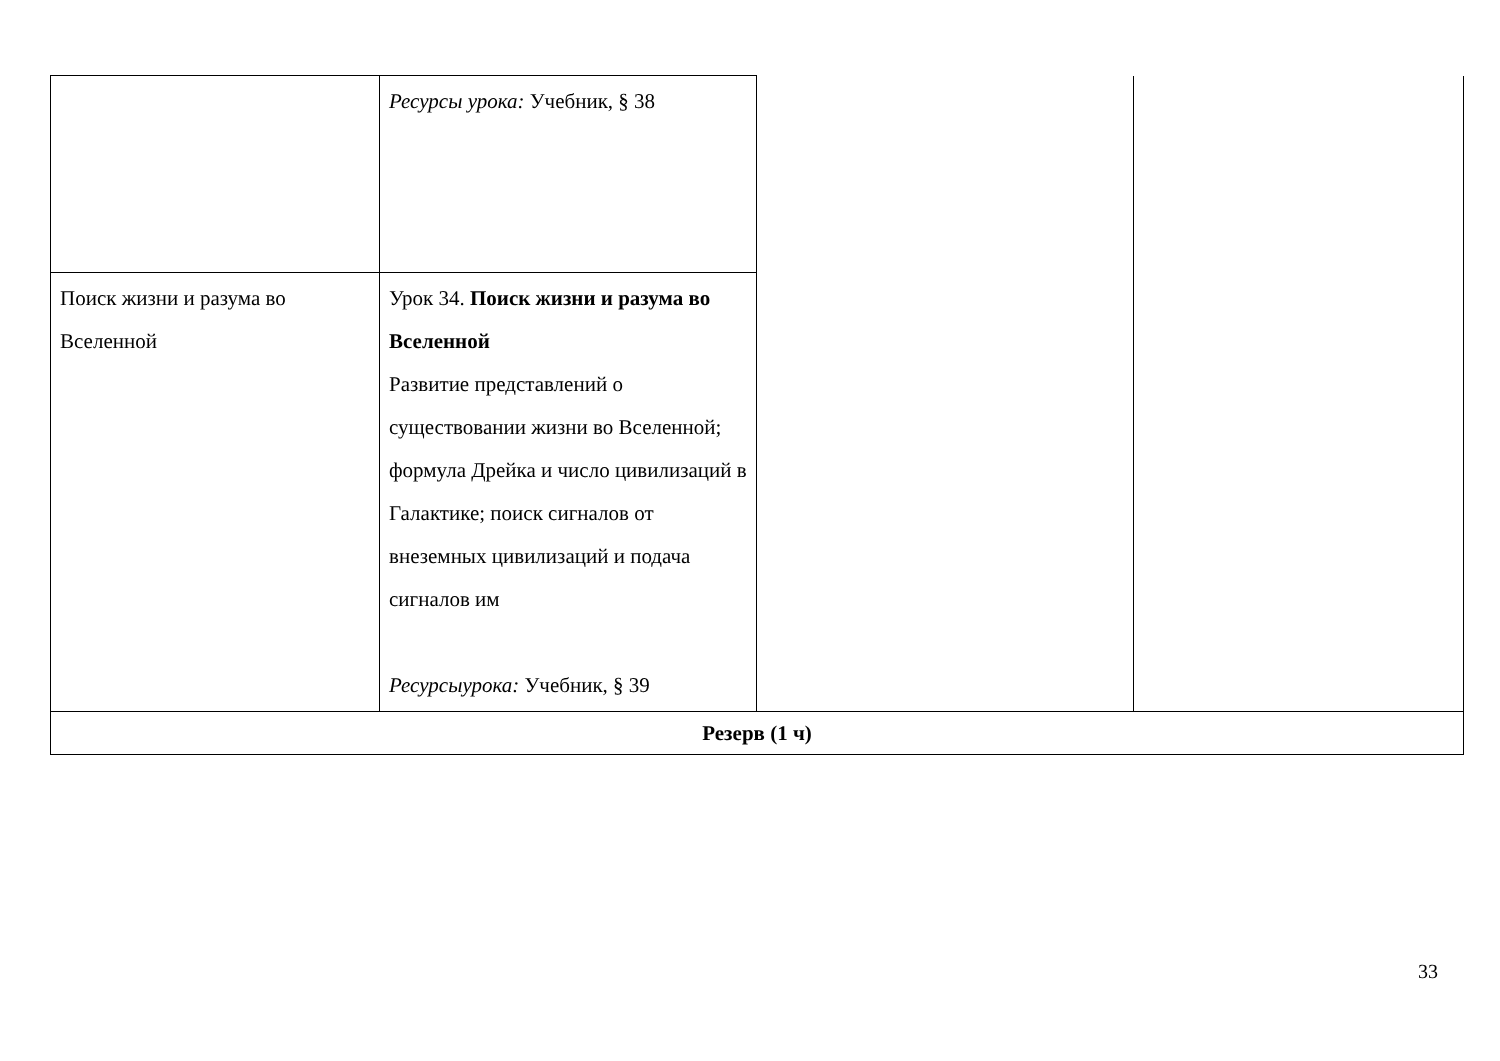| | Ресурсы урока: Учебник, § 38 | | |
| Поиск жизни и разума во Вселенной | Урок 34. Поиск жизни и разума во Вселенной Развитие представлений о существовании жизни во Вселенной; формула Дрейка и число цивилизаций в Галактике; поиск сигналов от внеземных цивилизаций и подача сигналов им Ресурсыурока: Учебник, § 39 | | |
| Резерв (1 ч) | | | |
33